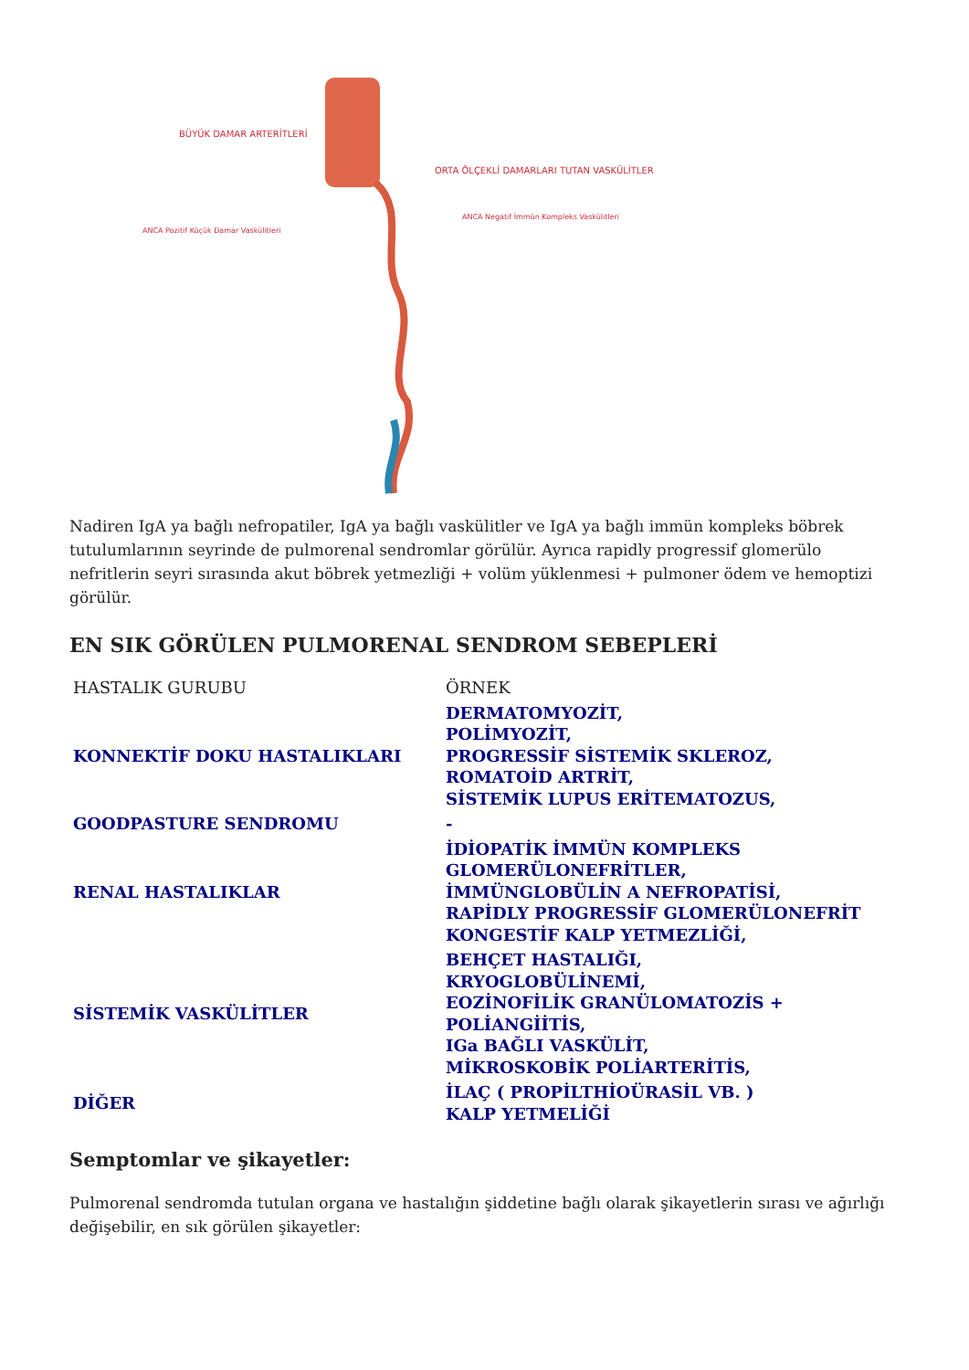BÜYÜK DAMAR ARTERİTLERİ
ORTA ÖLÇEKLİ DAMARLARI TUTAN VASKÜLİTLER
ANCA Pozitif Küçük Damar Vaskülitleri
ANCA Negatif İmmün Kompleks Vaskülitleri
Nadiren IgA ya bağlı nefropatiler, IgA ya bağlı vaskülitler ve IgA ya bağlı immün kompleks böbrek tutulumlarının seyrinde de pulmorenal sendromlar görülür. Ayrıca rapidly progressif glomerülo nefritlerin seyri sırasında akut böbrek yetmezliği + volüm yüklenmesi + pulmoner ödem ve hemoptizi görülür.
EN SIK GÖRÜLEN PULMORENAL SENDROM SEBEPLERİ
| HASTALIK GURUBU | ÖRNEK |
| KONNEKTİF DOKU HASTALIKLARI | DERMATOMYOZİT, POLİMYOZİT, PROGRESSİF SİSTEMİK SKLEROZ, ROMATOİD ARTRİT, SİSTEMİK LUPUS ERİTEMATOZUS, |
| GOODPASTURE SENDROMU | - |
| RENAL HASTALIKLAR | İDİOPATİK İMMÜN KOMPLEKS GLOMERÜLONEFRİTLER, İMMÜNGLOBÜLİN A NEFROPATİSİ, RAPİDLY PROGRESSİF GLOMERÜLONEFRİT KONGESTİF KALP YETMEZLİĞİ, |
| SİSTEMİK VASKÜLİTLER | BEHÇET HASTALIĞI, KRYOGLOBÜLİNEMİ, EOZİNOFİLİK GRANÜLOMATOZİS + POLİANGİİTİS, IGa BAĞLI VASKÜLİT, MİKROSKOBİK POLİARTERİTİS, |
| DİĞER | İLAÇ ( PROPİLTHİOÜRASİL VB. ) KALP YETMELİĞİ |
Semptomlar ve şikayetler:
Pulmorenal sendromda tutulan organa ve hastalığın şiddetine bağlı olarak şikayetlerin sırası ve ağırlığı değişebilir, en sık görülen şikayetler: